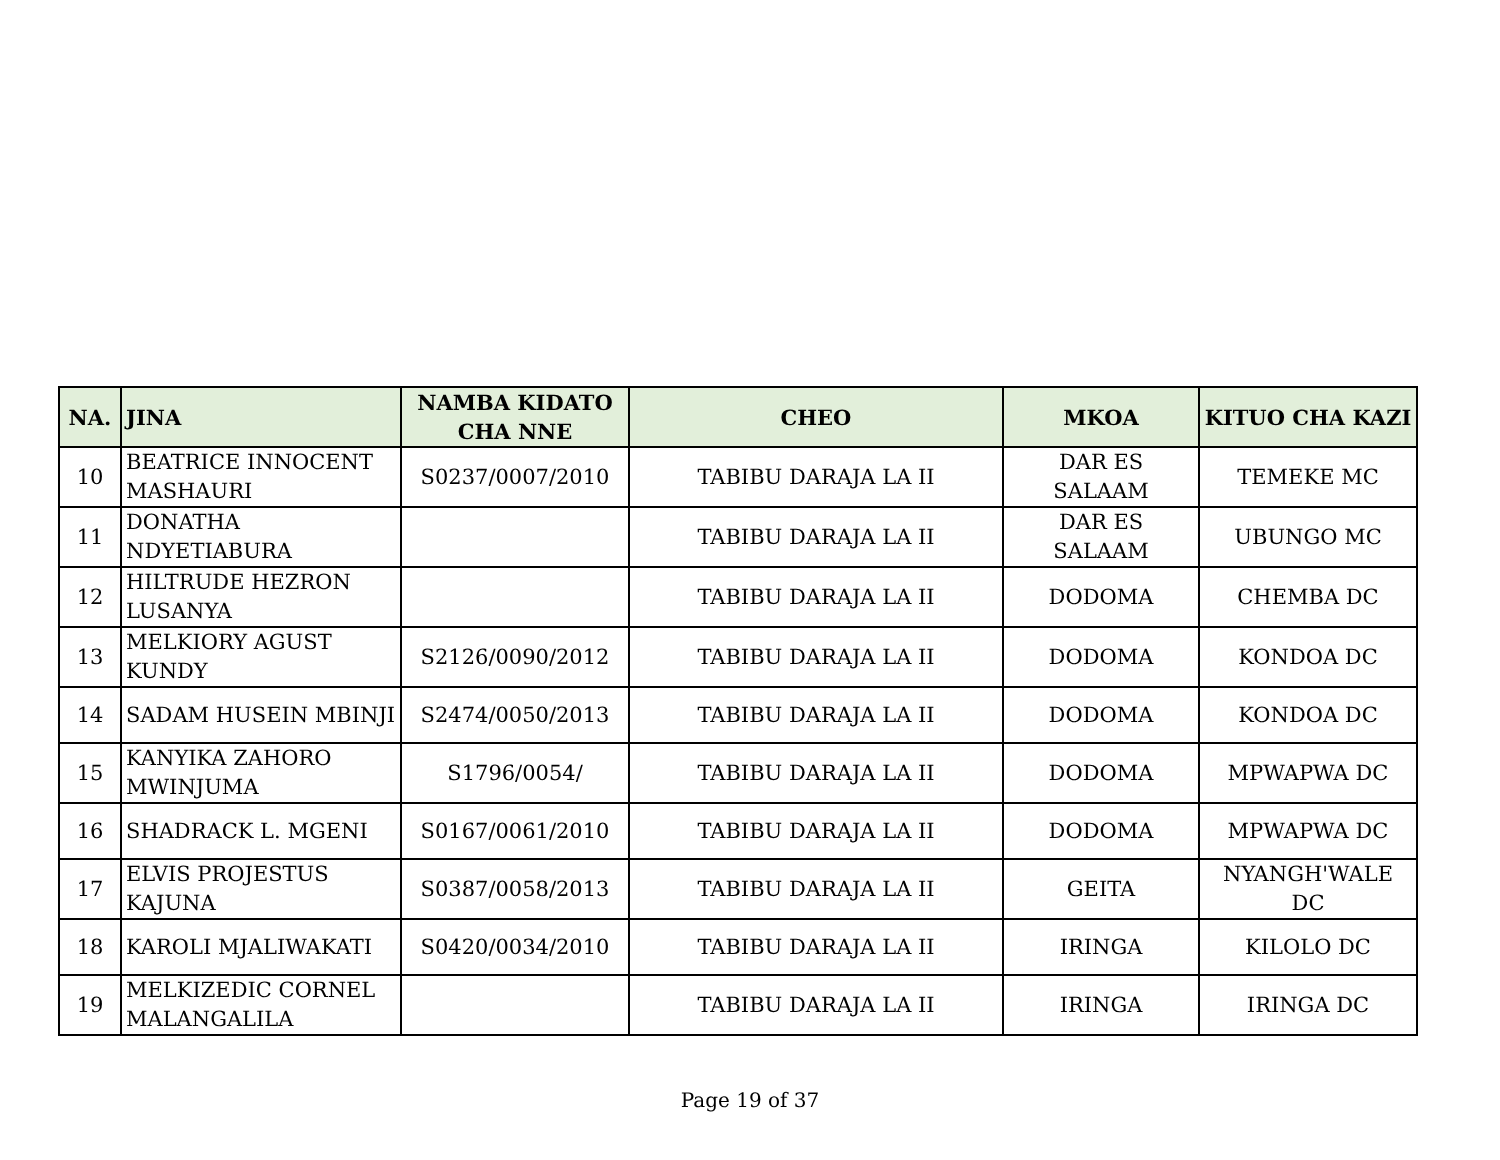| NA. | JINA | NAMBA KIDATO CHA NNE | CHEO | MKOA | KITUO CHA KAZI |
| --- | --- | --- | --- | --- | --- |
| 10 | BEATRICE INNOCENT MASHAURI | S0237/0007/2010 | TABIBU DARAJA LA II | DAR ES SALAAM | TEMEKE MC |
| 11 | DONATHA NDYETIABURA | | TABIBU DARAJA LA II | DAR ES SALAAM | UBUNGO MC |
| 12 | HILTRUDE HEZRON LUSANYA | | TABIBU DARAJA LA II | DODOMA | CHEMBA DC |
| 13 | MELKIORY AGUST KUNDY | S2126/0090/2012 | TABIBU DARAJA LA II | DODOMA | KONDOA DC |
| 14 | SADAM HUSEIN MBINJI | S2474/0050/2013 | TABIBU DARAJA LA II | DODOMA | KONDOA DC |
| 15 | KANYIKA ZAHORO MWINJUMA | S1796/0054/ | TABIBU DARAJA LA II | DODOMA | MPWAPWA DC |
| 16 | SHADRACK L. MGENI | S0167/0061/2010 | TABIBU DARAJA LA II | DODOMA | MPWAPWA DC |
| 17 | ELVIS PROJESTUS KAJUNA | S0387/0058/2013 | TABIBU DARAJA LA II | GEITA | NYANGH'WALE DC |
| 18 | KAROLI MJALIWAKATI | S0420/0034/2010 | TABIBU DARAJA LA II | IRINGA | KILOLO DC |
| 19 | MELKIZEDIC CORNEL MALANGALILA | | TABIBU DARAJA LA II | IRINGA | IRINGA DC |
Page 19 of 37